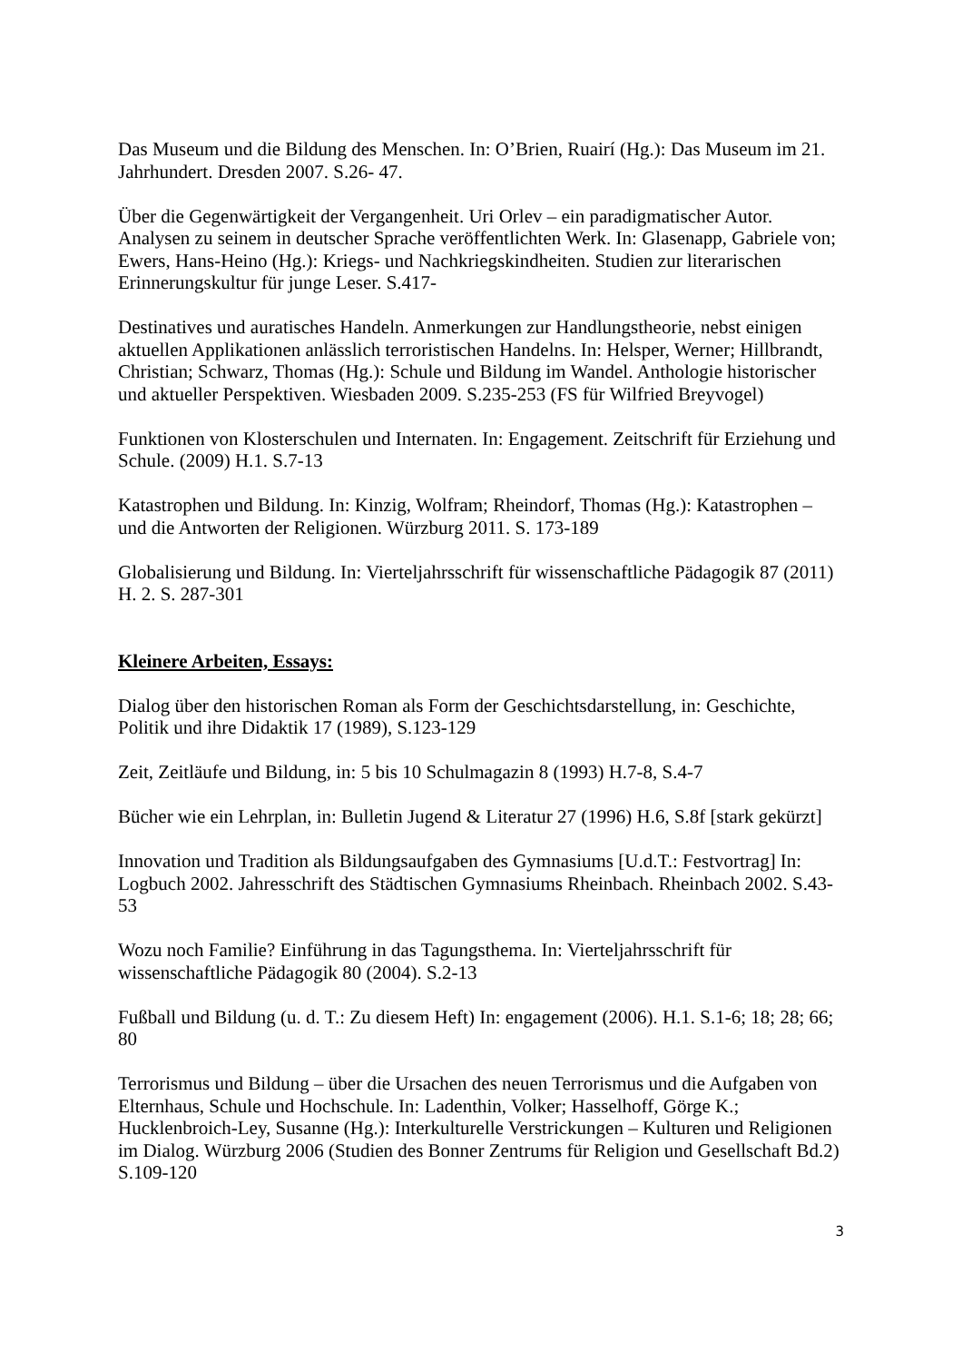Das Museum und die Bildung des Menschen. In: O’Brien, Ruairí (Hg.): Das Museum im 21. Jahrhundert. Dresden 2007. S.26- 47.
Über die Gegenwärtigkeit der Vergangenheit. Uri Orlev – ein paradigmatischer Autor. Analysen zu seinem in deutscher Sprache veröffentlichten Werk. In: Glasenapp, Gabriele von; Ewers, Hans-Heino (Hg.): Kriegs- und Nachkriegskindheiten. Studien zur literarischen Erinnerungskultur für junge Leser. S.417-
Destinatives und auratisches Handeln. Anmerkungen zur Handlungstheorie, nebst einigen aktuellen Applikationen anlässlich terroristischen Handelns. In: Helsper, Werner; Hillbrandt, Christian; Schwarz, Thomas (Hg.): Schule und Bildung im Wandel. Anthologie historischer und aktueller Perspektiven. Wiesbaden 2009. S.235-253 (FS für Wilfried Breyvogel)
Funktionen von Klosterschulen und Internaten. In: Engagement. Zeitschrift für Erziehung und Schule. (2009) H.1. S.7-13
Katastrophen und Bildung. In: Kinzig, Wolfram; Rheindorf, Thomas (Hg.): Katastrophen – und die Antworten der Religionen. Würzburg 2011. S. 173-189
Globalisierung und Bildung. In: Vierteljahrsschrift für wissenschaftliche Pädagogik 87 (2011) H. 2. S. 287-301
Kleinere Arbeiten, Essays:
Dialog über den historischen Roman als Form der Geschichtsdarstellung, in: Geschichte, Politik und ihre Didaktik 17 (1989), S.123-129
Zeit, Zeitläufe und Bildung, in: 5 bis 10 Schulmagazin 8 (1993) H.7-8, S.4-7
Bücher wie ein Lehrplan, in: Bulletin Jugend & Literatur 27 (1996) H.6, S.8f [stark gekürzt]
Innovation und Tradition als Bildungsaufgaben des Gymnasiums [U.d.T.: Festvortrag] In: Logbuch 2002. Jahresschrift des Städtischen Gymnasiums Rheinbach. Rheinbach 2002. S.43-53
Wozu noch Familie? Einführung in das Tagungsthema. In: Vierteljahrsschrift für wissenschaftliche Pädagogik 80 (2004). S.2-13
Fußball und Bildung (u. d. T.: Zu diesem Heft) In: engagement (2006). H.1. S.1-6; 18; 28; 66; 80
Terrorismus und Bildung – über die Ursachen des neuen Terrorismus und die Aufgaben von Elternhaus, Schule und Hochschule. In: Ladenthin, Volker; Hasselhoff, Görge K.; Hucklenbroich-Ley, Susanne (Hg.): Interkulturelle Verstrickungen – Kulturen und Religionen im Dialog. Würzburg 2006 (Studien des Bonner Zentrums für Religion und Gesellschaft Bd.2) S.109-120
3